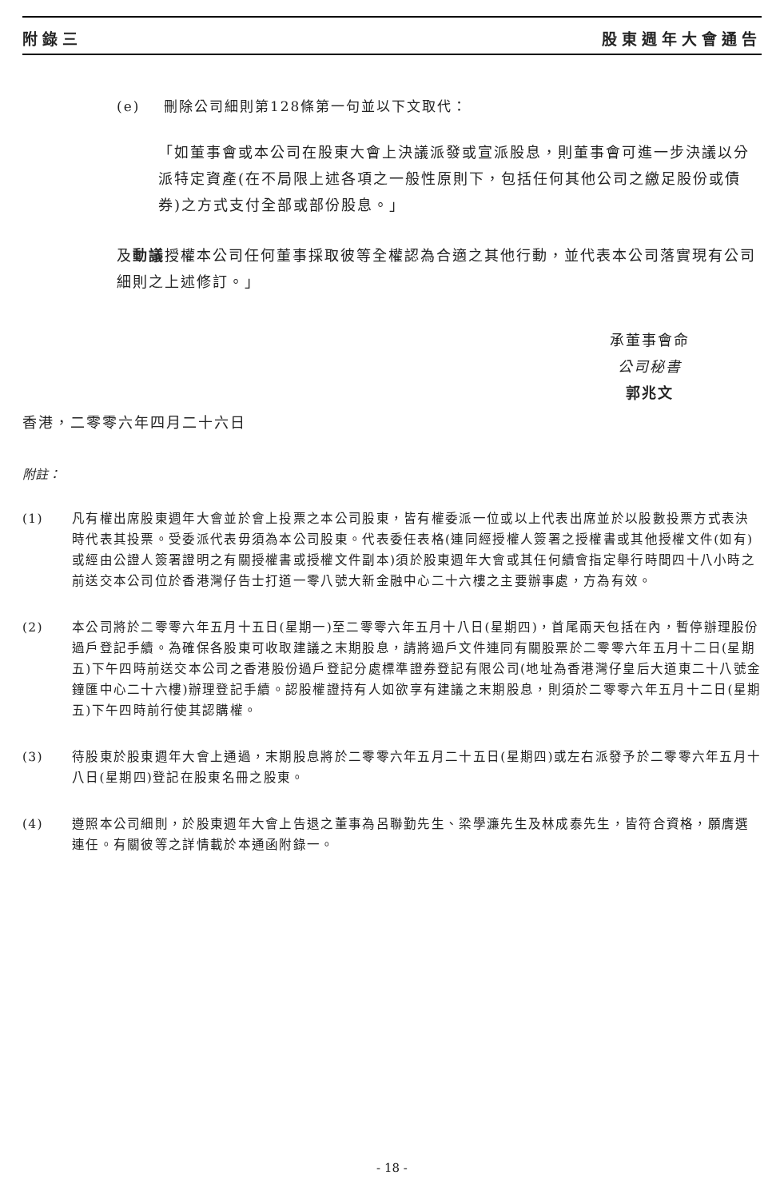附錄三 股東週年大會通告
(e) 刪除公司細則第128條第一句並以下文取代：
「如董事會或本公司在股東大會上決議派發或宣派股息，則董事會可進一步決議以分派特定資產(在不局限上述各項之一般性原則下，包括任何其他公司之繳足股份或債券)之方式支付全部或部份股息。」
及動議授權本公司任何董事採取彼等全權認為合適之其他行動，並代表本公司落實現有公司細則之上述修訂。」
承董事會命
公司秘書
郭兆文
香港，二零零六年四月二十六日
附註：
(1) 凡有權出席股東週年大會並於會上投票之本公司股東，皆有權委派一位或以上代表出席並於以股數投票方式表決時代表其投票。受委派代表毋須為本公司股東。代表委任表格(連同經授權人簽署之授權書或其他授權文件(如有)或經由公證人簽署證明之有關授權書或授權文件副本)須於股東週年大會或其任何續會指定舉行時間四十八小時之前送交本公司位於香港灣仔告士打道一零八號大新金融中心二十六樓之主要辦事處，方為有效。
(2) 本公司將於二零零六年五月十五日(星期一)至二零零六年五月十八日(星期四)，首尾兩天包括在內，暫停辦理股份過戶登記手續。為確保各股東可收取建議之末期股息，請將過戶文件連同有關股票於二零零六年五月十二日(星期五)下午四時前送交本公司之香港股份過戶登記分處標準證券登記有限公司(地址為香港灣仔皇后大道東二十八號金鐘匯中心二十六樓)辦理登記手續。認股權證持有人如欲享有建議之末期股息，則須於二零零六年五月十二日(星期五)下午四時前行使其認購權。
(3) 待股東於股東週年大會上通過，末期股息將於二零零六年五月二十五日(星期四)或左右派發予於二零零六年五月十八日(星期四)登記在股東名冊之股東。
(4) 遵照本公司細則，於股東週年大會上告退之董事為呂聯勤先生、梁學濂先生及林成泰先生，皆符合資格，願膺選連任。有關彼等之詳情載於本通函附錄一。
- 18 -